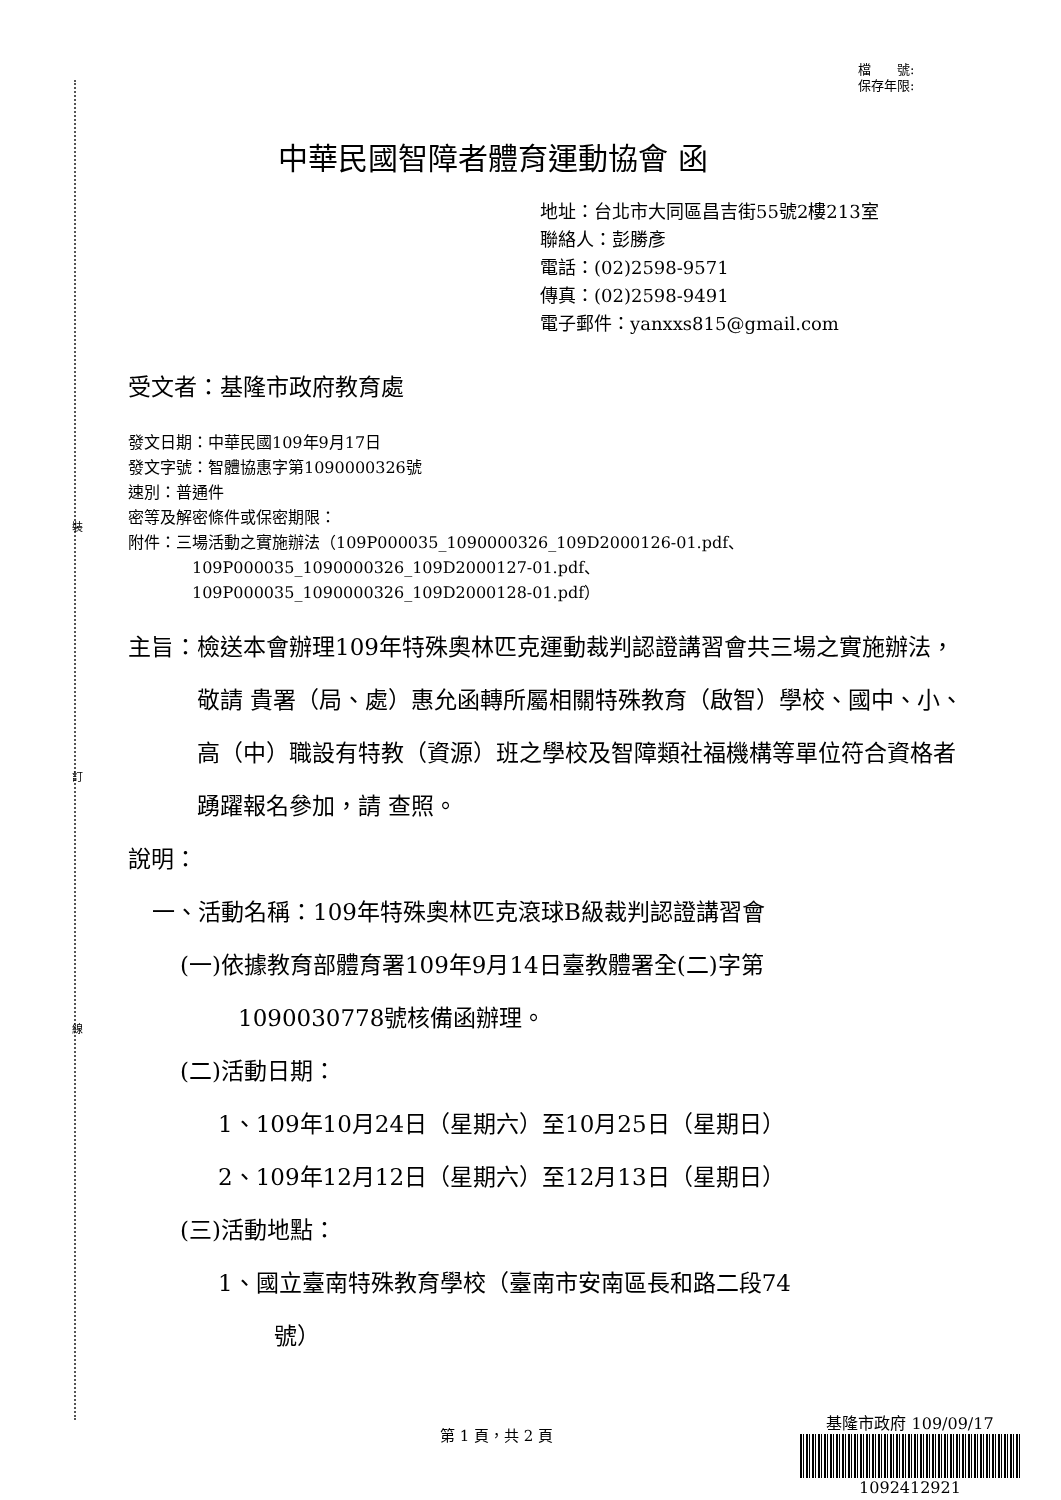裝
訂
線
檔　　號:
保存年限:
中華民國智障者體育運動協會 函
地址：台北市大同區昌吉街55號2樓213室
聯絡人：彭勝彥
電話：(02)2598-9571
傳真：(02)2598-9491
電子郵件：yanxxs815@gmail.com
受文者：基隆市政府教育處
發文日期：中華民國109年9月17日
發文字號：智體協惠字第1090000326號
速別：普通件
密等及解密條件或保密期限：
附件：三場活動之實施辦法（109P000035_1090000326_109D2000126-01.pdf、
109P000035_1090000326_109D2000127-01.pdf、
109P000035_1090000326_109D2000128-01.pdf）
主旨： 檢送本會辦理109年特殊奧林匹克運動裁判認證講習會共三場之實施辦法，敬請 貴署（局、處）惠允函轉所屬相關特殊教育（啟智）學校、國中、小、高（中）職設有特教（資源）班之學校及智障類社福機構等單位符合資格者踴躍報名參加，請 查照。
說明：
一、活動名稱：109年特殊奧林匹克滾球B級裁判認證講習會
(一)依據教育部體育署109年9月14日臺教體署全(二)字第
1090030778號核備函辦理。
(二)活動日期：
1、109年10月24日（星期六）至10月25日（星期日）
2、109年12月12日（星期六）至12月13日（星期日）
(三)活動地點：
1、國立臺南特殊教育學校（臺南市安南區長和路二段74
號）
第 1 頁，共 2 頁
基隆市政府 109/09/17
1092412921